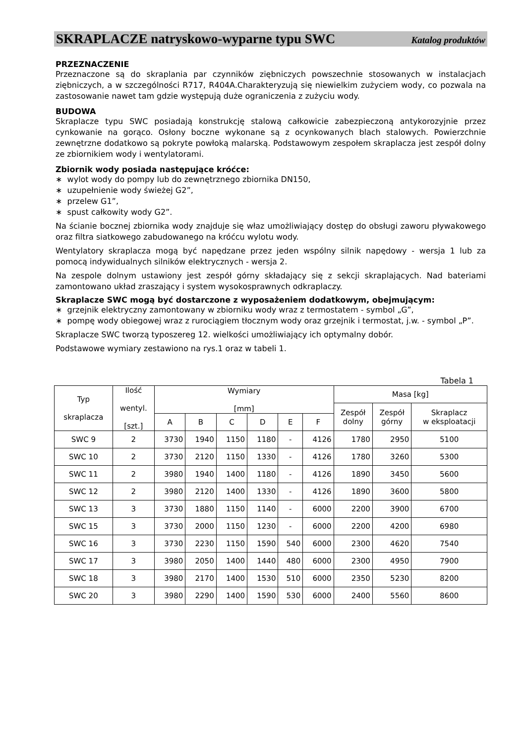SKRAPLACZE natryskowo-wyparne typu SWC Katalog produktów
PRZEZNACZENIE
Przeznaczone są do skraplania par czynników ziębniczych powszechnie stosowanych w instalacjach ziębniczych, a w szczególności R717, R404A.Charakteryzują się niewielkim zużyciem wody, co pozwala na zastosowanie nawet tam gdzie występują duże ograniczenia z zużyciu wody.
BUDOWA
Skraplacze typu SWC posiadają konstrukcję stalową całkowicie zabezpieczoną antykorozyjnie przez cynkowanie na gorąco. Osłony boczne wykonane są z ocynkowanych blach stalowych. Powierzchnie zewnętrzne dodatkowo są pokryte powłoką malarską. Podstawowym zespołem skraplacza jest zespół dolny ze zbiornikiem wody i wentylatorami.
Zbiornik wody posiada następujące króćce:
∗ wylot wody do pompy lub do zewnętrznego zbiornika DN150,
∗ uzupełnienie wody świeżej G2”,
∗ przelew G1”,
∗ spust całkowity wody G2”.
Na ścianie bocznej zbiornika wody znajduje się właz umożliwiający dostęp do obsługi zaworu pływakowego oraz filtra siatkowego zabudowanego na króćcu wylotu wody.
Wentylatory skraplacza mogą być napędzane przez jeden wspólny silnik napędowy - wersja 1 lub za pomocą indywidualnych silników elektrycznych - wersja 2.
Na zespole dolnym ustawiony jest zespół górny składający się z sekcji skraplających. Nad bateriami zamontowano układ zraszający i system wysokosprawnych odkraplaczy.
Skraplacze SWC mogą być dostarczone z wyposażeniem dodatkowym, obejmującym:
∗ grzejnik elektryczny zamontowany w zbiorniku wody wraz z termostatem - symbol „G”,
∗ pompę wody obiegowej wraz z rurociągiem tłocznym wody oraz grzejnik i termostat, j.w. - symbol „P”.
Skraplacze SWC tworzą typoszereg 12. wielkości umożliwiający ich optymalny dobór.
Podstawowe wymiary zestawiono na rys.1 oraz w tabeli 1.
Tabela 1
| Typ skraplacza | Ilość wentyl. [szt.] | Wymiary [mm] | | | | | | Masa [kg] | | |
| --- | --- | --- | --- | --- | --- | --- | --- | --- | --- | --- |
| | | | | | | | | Zespół dolny | Zespół górny | Skraplacz w eksploatacji |
| | | A | B | C | D | E | F | | | |
| SWC 9 | 2 | 3730 | 1940 | 1150 | 1180 | - | 4126 | 1780 | 2950 | 5100 |
| SWC 10 | 2 | 3730 | 2120 | 1150 | 1330 | - | 4126 | 1780 | 3260 | 5300 |
| SWC 11 | 2 | 3980 | 1940 | 1400 | 1180 | - | 4126 | 1890 | 3450 | 5600 |
| SWC 12 | 2 | 3980 | 2120 | 1400 | 1330 | - | 4126 | 1890 | 3600 | 5800 |
| SWC 13 | 3 | 3730 | 1880 | 1150 | 1140 | - | 6000 | 2200 | 3900 | 6700 |
| SWC 15 | 3 | 3730 | 2000 | 1150 | 1230 | - | 6000 | 2200 | 4200 | 6980 |
| SWC 16 | 3 | 3730 | 2230 | 1150 | 1590 | 540 | 6000 | 2300 | 4620 | 7540 |
| SWC 17 | 3 | 3980 | 2050 | 1400 | 1440 | 480 | 6000 | 2300 | 4950 | 7900 |
| SWC 18 | 3 | 3980 | 2170 | 1400 | 1530 | 510 | 6000 | 2350 | 5230 | 8200 |
| SWC 20 | 3 | 3980 | 2290 | 1400 | 1590 | 530 | 6000 | 2400 | 5560 | 8600 |